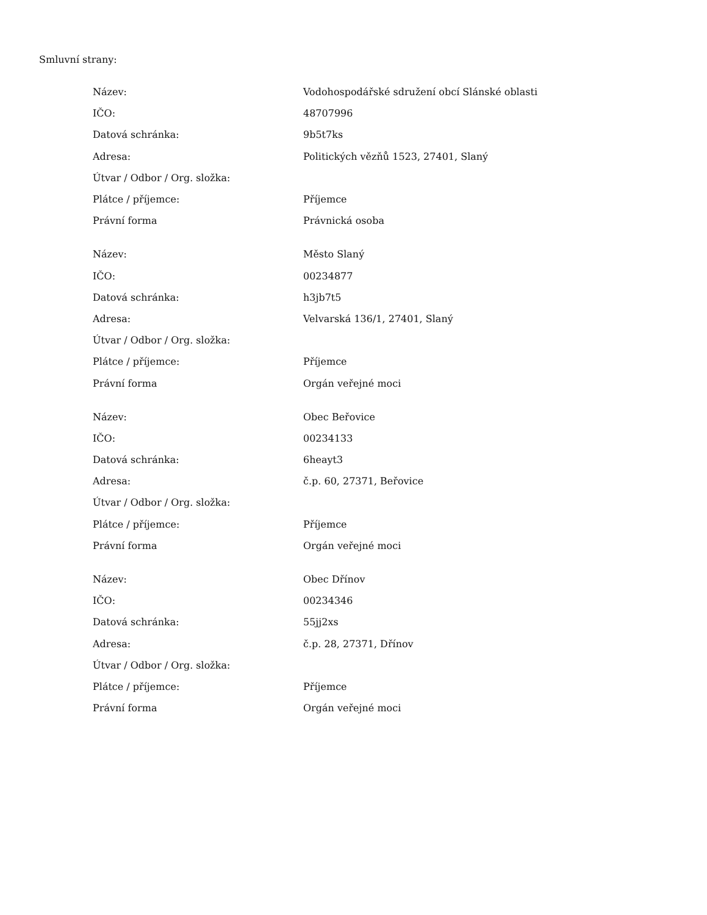Smluvní strany:
| Název: | Vodohospodářské sdružení obcí Slánské oblasti |
| IČO: | 48707996 |
| Datová schránka: | 9b5t7ks |
| Adresa: | Politických vězňů 1523, 27401, Slaný |
| Útvar / Odbor / Org. složka: | |
| Plátce / příjemce: | Příjemce |
| Právní forma | Právnická osoba |
| Název: | Město Slaný |
| IČO: | 00234877 |
| Datová schránka: | h3jb7t5 |
| Adresa: | Velvarská 136/1, 27401, Slaný |
| Útvar / Odbor / Org. složka: | |
| Plátce / příjemce: | Příjemce |
| Právní forma | Orgán veřejné moci |
| Název: | Obec Beřovice |
| IČO: | 00234133 |
| Datová schránka: | 6heayt3 |
| Adresa: | č.p. 60, 27371, Beřovice |
| Útvar / Odbor / Org. složka: | |
| Plátce / příjemce: | Příjemce |
| Právní forma | Orgán veřejné moci |
| Název: | Obec Dřínov |
| IČO: | 00234346 |
| Datová schránka: | 55jj2xs |
| Adresa: | č.p. 28, 27371, Dřínov |
| Útvar / Odbor / Org. složka: | |
| Plátce / příjemce: | Příjemce |
| Právní forma | Orgán veřejné moci |